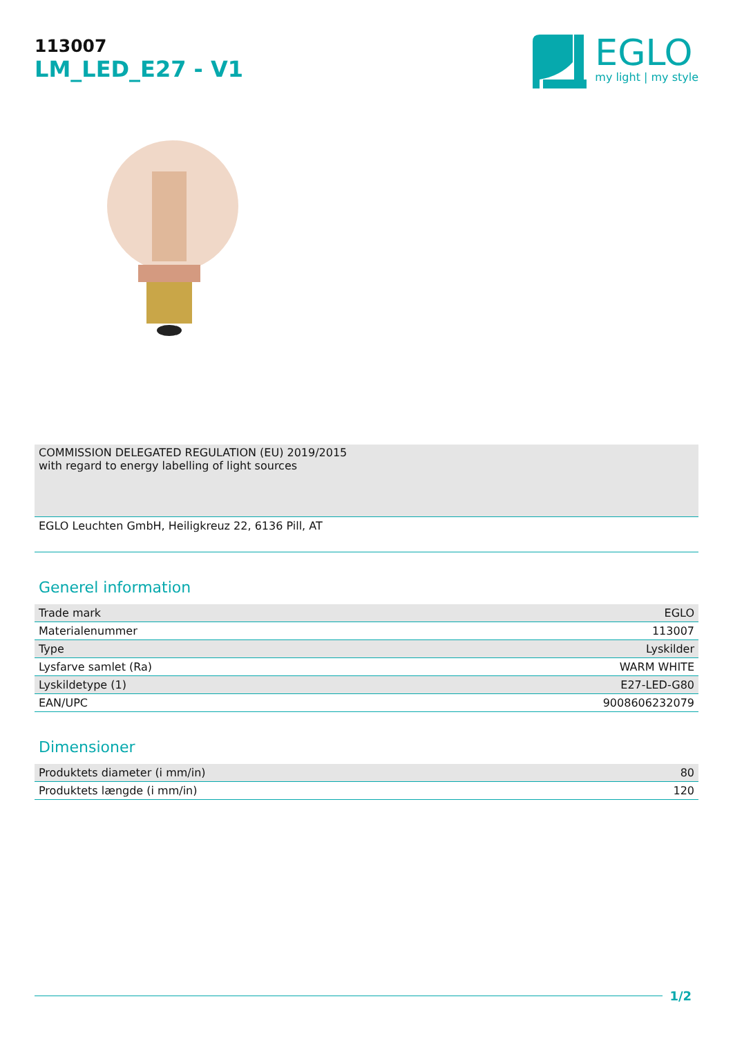113007
LM_LED_E27 - V1
EGLO
my light | my style
COMMISSION DELEGATED REGULATION (EU) 2019/2015
with regard to energy labelling of light sources
EGLO Leuchten GmbH, Heiligkreuz 22, 6136 Pill, AT
Generel information
| Trade mark | EGLO |
| Materialenummer | 113007 |
| Type | Lyskilder |
| Lysfarve samlet (Ra) | WARM WHITE |
| Lyskildetype (1) | E27-LED-G80 |
| EAN/UPC | 9008606232079 |
Dimensioner
| Produktets diameter (i mm/in) | 80 |
| Produktets længde (i mm/in) | 120 |
1/2